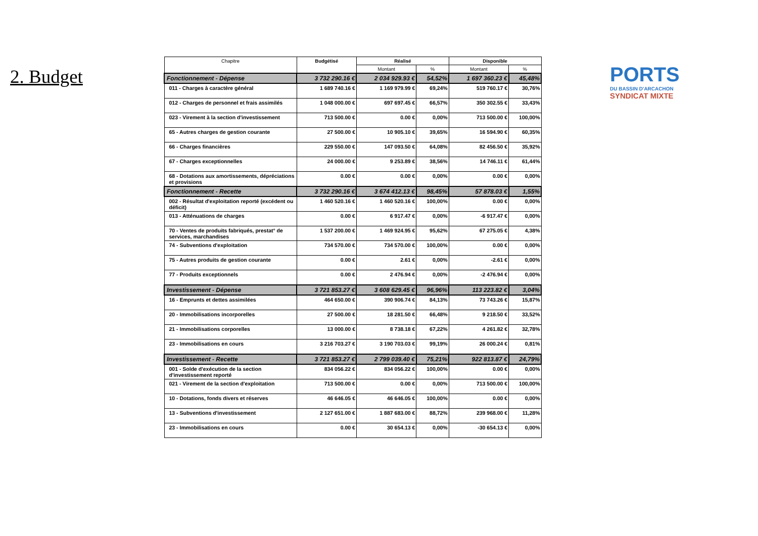2. Budget
| Chapitre | Budgétisé | Réalisé | | Disponible | |
| --- | --- | --- | --- | --- | --- |
| | | Montant | % | Montant | % |
| Fonctionnement - Dépense | 3 732 290.16 € | 2 034 929.93 € | 54,52% | 1 697 360.23 € | 45,48% |
| 011 - Charges à caractère général | 1 689 740.16 € | 1 169 979.99 € | 69,24% | 519 760.17 € | 30,76% |
| 012 - Charges de personnel et frais assimilés | 1 048 000.00 € | 697 697.45 € | 66,57% | 350 302.55 € | 33,43% |
| 023 - Virement à la section d'investissement | 713 500.00 € | 0.00 € | 0,00% | 713 500.00 € | 100,00% |
| 65 - Autres charges de gestion courante | 27 500.00 € | 10 905.10 € | 39,65% | 16 594.90 € | 60,35% |
| 66 - Charges financières | 229 550.00 € | 147 093.50 € | 64,08% | 82 456.50 € | 35,92% |
| 67 - Charges exceptionnelles | 24 000.00 € | 9 253.89 € | 38,56% | 14 746.11 € | 61,44% |
| 68 - Dotations aux amortissements, dépréciations et provisions | 0.00 € | 0.00 € | 0,00% | 0.00 € | 0,00% |
| Fonctionnement - Recette | 3 732 290.16 € | 3 674 412.13 € | 98,45% | 57 878.03 € | 1,55% |
| 002 - Résultat d'exploitation reporté (excédent ou déficit) | 1 460 520.16 € | 1 460 520.16 € | 100,00% | 0.00 € | 0,00% |
| 013 - Atténuations de charges | 0.00 € | 6 917.47 € | 0,00% | -6 917.47 € | 0,00% |
| 70 - Ventes de produits fabriqués, prestat° de services, marchandises | 1 537 200.00 € | 1 469 924.95 € | 95,62% | 67 275.05 € | 4,38% |
| 74 - Subventions d'exploitation | 734 570.00 € | 734 570.00 € | 100,00% | 0.00 € | 0,00% |
| 75 - Autres produits de gestion courante | 0.00 € | 2.61 € | 0,00% | -2.61 € | 0,00% |
| 77 - Produits exceptionnels | 0.00 € | 2 476.94 € | 0,00% | -2 476.94 € | 0,00% |
| Investissement - Dépense | 3 721 853.27 € | 3 608 629.45 € | 96,96% | 113 223.82 € | 3,04% |
| 16 - Emprunts et dettes assimilées | 464 650.00 € | 390 906.74 € | 84,13% | 73 743.26 € | 15,87% |
| 20 - Immobilisations incorporelles | 27 500.00 € | 18 281.50 € | 66,48% | 9 218.50 € | 33,52% |
| 21 - Immobilisations corporelles | 13 000.00 € | 8 738.18 € | 67,22% | 4 261.82 € | 32,78% |
| 23 - Immobilisations en cours | 3 216 703.27 € | 3 190 703.03 € | 99,19% | 26 000.24 € | 0,81% |
| Investissement - Recette | 3 721 853.27 € | 2 799 039.40 € | 75,21% | 922 813.87 € | 24,79% |
| 001 - Solde d'exécution de la section d'investissement reporté | 834 056.22 € | 834 056.22 € | 100,00% | 0.00 € | 0,00% |
| 021 - Virement de la section d'exploitation | 713 500.00 € | 0.00 € | 0,00% | 713 500.00 € | 100,00% |
| 10 - Dotations, fonds divers et réserves | 46 646.05 € | 46 646.05 € | 100,00% | 0.00 € | 0,00% |
| 13 - Subventions d'investissement | 2 127 651.00 € | 1 887 683.00 € | 88,72% | 239 968.00 € | 11,28% |
| 23 - Immobilisations en cours | 0.00 € | 30 654.13 € | 0,00% | -30 654.13 € | 0,00% |
PORTS
DU BASSIN D'ARCACHON
SYNDICAT MIXTE